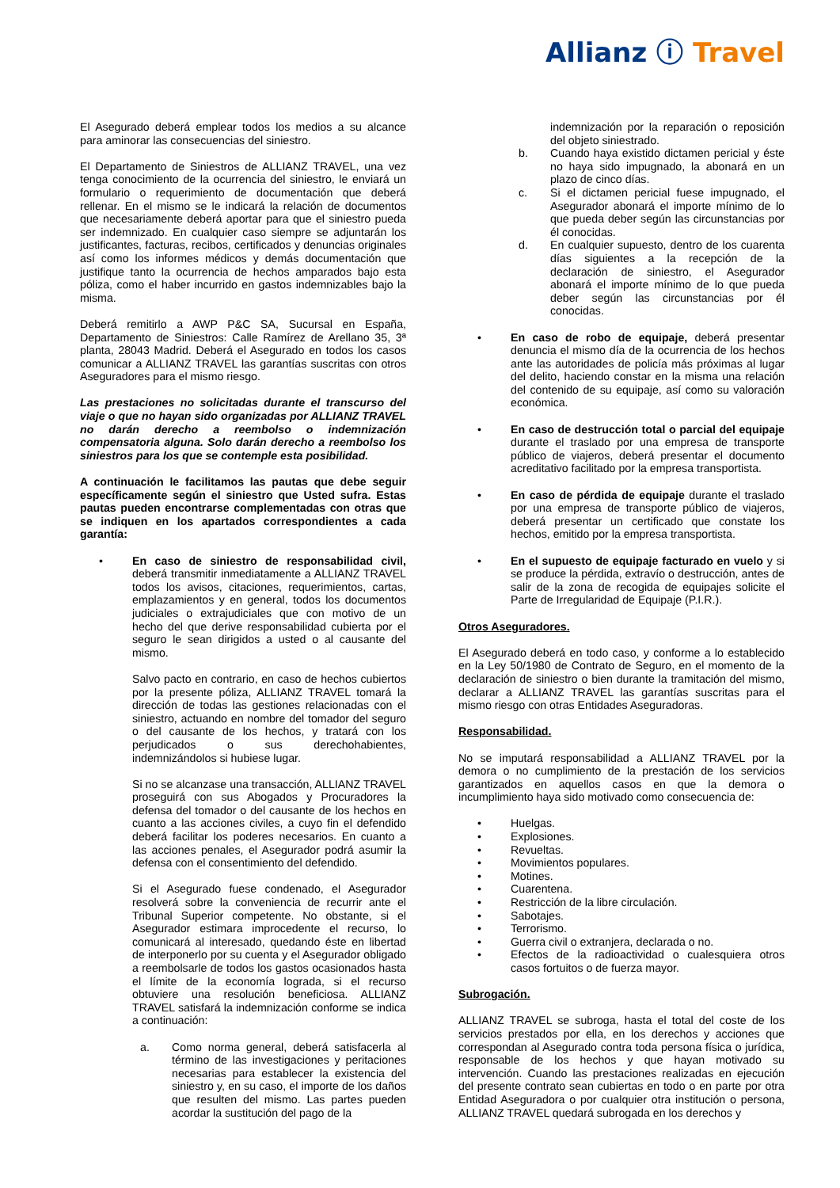Allianz ⓘ Travel
El Asegurado deberá emplear todos los medios a su alcance para aminorar las consecuencias del siniestro.
El Departamento de Siniestros de ALLIANZ TRAVEL, una vez tenga conocimiento de la ocurrencia del siniestro, le enviará un formulario o requerimiento de documentación que deberá rellenar. En el mismo se le indicará la relación de documentos que necesariamente deberá aportar para que el siniestro pueda ser indemnizado. En cualquier caso siempre se adjuntarán los justificantes, facturas, recibos, certificados y denuncias originales así como los informes médicos y demás documentación que justifique tanto la ocurrencia de hechos amparados bajo esta póliza, como el haber incurrido en gastos indemnizables bajo la misma.
Deberá remitirlo a AWP P&C SA, Sucursal en España, Departamento de Siniestros: Calle Ramírez de Arellano 35, 3ª planta, 28043 Madrid. Deberá el Asegurado en todos los casos comunicar a ALLIANZ TRAVEL las garantías suscritas con otros Aseguradores para el mismo riesgo.
Las prestaciones no solicitadas durante el transcurso del viaje o que no hayan sido organizadas por ALLIANZ TRAVEL no darán derecho a reembolso o indemnización compensatoria alguna. Solo darán derecho a reembolso los siniestros para los que se contemple esta posibilidad.
A continuación le facilitamos las pautas que debe seguir específicamente según el siniestro que Usted sufra. Estas pautas pueden encontrarse complementadas con otras que se indiquen en los apartados correspondientes a cada garantía:
• En caso de siniestro de responsabilidad civil, deberá transmitir inmediatamente a ALLIANZ TRAVEL todos los avisos, citaciones, requerimientos, cartas, emplazamientos y en general, todos los documentos judiciales o extrajudiciales que con motivo de un hecho del que derive responsabilidad cubierta por el seguro le sean dirigidos a usted o al causante del mismo.
Salvo pacto en contrario, en caso de hechos cubiertos por la presente póliza, ALLIANZ TRAVEL tomará la dirección de todas las gestiones relacionadas con el siniestro, actuando en nombre del tomador del seguro o del causante de los hechos, y tratará con los perjudicados o sus derechohabientes, indemnizándolos si hubiese lugar.
Si no se alcanzase una transacción, ALLIANZ TRAVEL proseguirá con sus Abogados y Procuradores la defensa del tomador o del causante de los hechos en cuanto a las acciones civiles, a cuyo fin el defendido deberá facilitar los poderes necesarios. En cuanto a las acciones penales, el Asegurador podrá asumir la defensa con el consentimiento del defendido.
Si el Asegurado fuese condenado, el Asegurador resolverá sobre la conveniencia de recurrir ante el Tribunal Superior competente. No obstante, si el Asegurador estimara improcedente el recurso, lo comunicará al interesado, quedando éste en libertad de interponerlo por su cuenta y el Asegurador obligado a reembolsarle de todos los gastos ocasionados hasta el límite de la economía lograda, si el recurso obtuviere una resolución beneficiosa. ALLIANZ TRAVEL satisfará la indemnización conforme se indica a continuación:
a. Como norma general, deberá satisfacerla al término de las investigaciones y peritaciones necesarias para establecer la existencia del siniestro y, en su caso, el importe de los daños que resulten del mismo. Las partes pueden acordar la sustitución del pago de la
indemnización por la reparación o reposición del objeto siniestrado.
b. Cuando haya existido dictamen pericial y éste no haya sido impugnado, la abonará en un plazo de cinco días.
c. Si el dictamen pericial fuese impugnado, el Asegurador abonará el importe mínimo de lo que pueda deber según las circunstancias por él conocidas.
d. En cualquier supuesto, dentro de los cuarenta días siguientes a la recepción de la declaración de siniestro, el Asegurador abonará el importe mínimo de lo que pueda deber según las circunstancias por él conocidas.
• En caso de robo de equipaje, deberá presentar denuncia el mismo día de la ocurrencia de los hechos ante las autoridades de policía más próximas al lugar del delito, haciendo constar en la misma una relación del contenido de su equipaje, así como su valoración económica.
• En caso de destrucción total o parcial del equipaje durante el traslado por una empresa de transporte público de viajeros, deberá presentar el documento acreditativo facilitado por la empresa transportista.
• En caso de pérdida de equipaje durante el traslado por una empresa de transporte público de viajeros, deberá presentar un certificado que constate los hechos, emitido por la empresa transportista.
• En el supuesto de equipaje facturado en vuelo y si se produce la pérdida, extravío o destrucción, antes de salir de la zona de recogida de equipajes solicite el Parte de Irregularidad de Equipaje (P.I.R.).
Otros Aseguradores.
El Asegurado deberá en todo caso, y conforme a lo establecido en la Ley 50/1980 de Contrato de Seguro, en el momento de la declaración de siniestro o bien durante la tramitación del mismo, declarar a ALLIANZ TRAVEL las garantías suscritas para el mismo riesgo con otras Entidades Aseguradoras.
Responsabilidad.
No se imputará responsabilidad a ALLIANZ TRAVEL por la demora o no cumplimiento de la prestación de los servicios garantizados en aquellos casos en que la demora o incumplimiento haya sido motivado como consecuencia de:
• Huelgas.
• Explosiones.
• Revueltas.
• Movimientos populares.
• Motines.
• Cuarentena.
• Restricción de la libre circulación.
• Sabotajes.
• Terrorismo.
• Guerra civil o extranjera, declarada o no.
• Efectos de la radioactividad o cualesquiera otros casos fortuitos o de fuerza mayor.
Subrogación.
ALLIANZ TRAVEL se subroga, hasta el total del coste de los servicios prestados por ella, en los derechos y acciones que correspondan al Asegurado contra toda persona física o jurídica, responsable de los hechos y que hayan motivado su intervención. Cuando las prestaciones realizadas en ejecución del presente contrato sean cubiertas en todo o en parte por otra Entidad Aseguradora o por cualquier otra institución o persona, ALLIANZ TRAVEL quedará subrogada en los derechos y